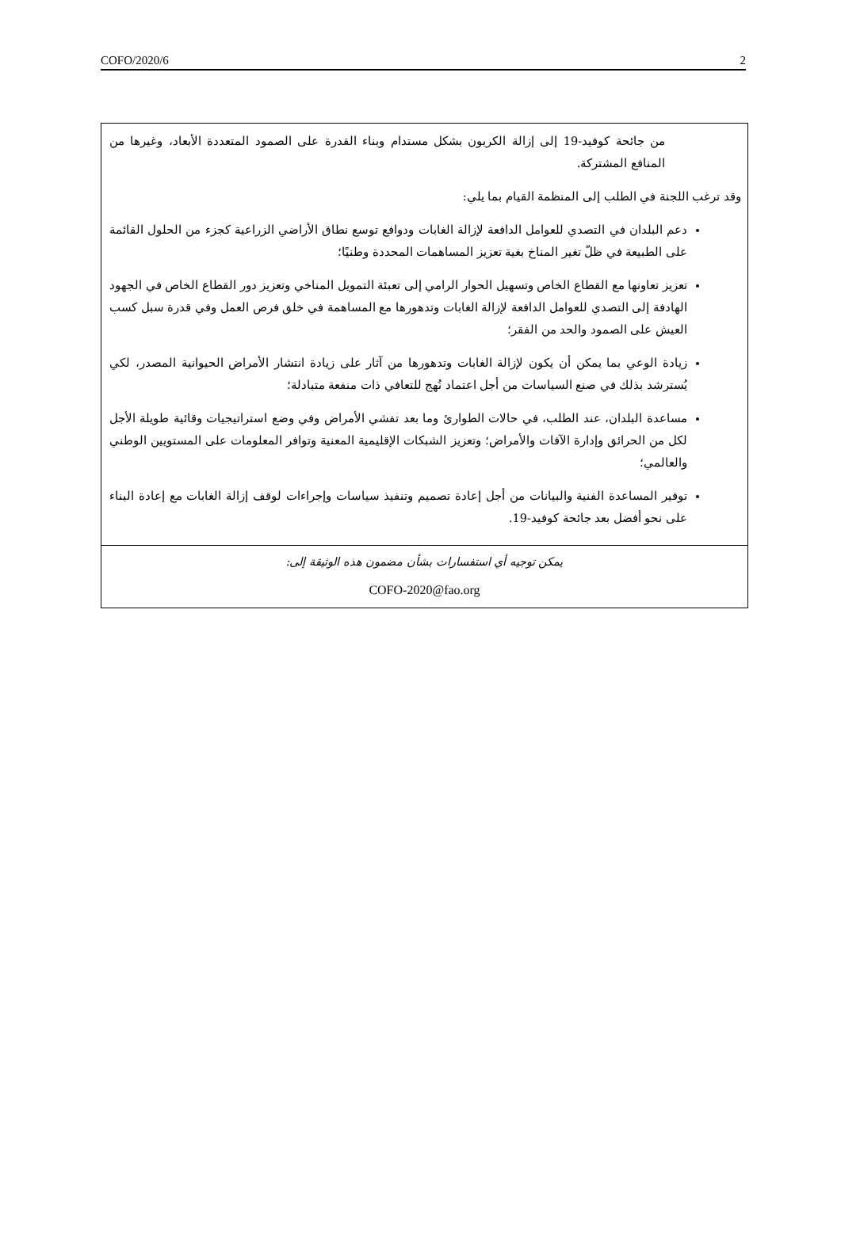COFO/2020/6 2
من جائحة كوفيد-19 إلى إزالة الكربون بشكل مستدام وبناء القدرة على الصمود المتعددة الأبعاد، وغيرها من المنافع المشتركة.
وقد ترغب اللجنة في الطلب إلى المنظمة القيام بما يلي:
دعم البلدان في التصدي للعوامل الدافعة لإزالة الغابات ودوافع توسع نطاق الأراضي الزراعية كجزء من الحلول القائمة على الطبيعة في ظلّ تغير المناخ بغية تعزيز المساهمات المحددة وطنيًا؛
تعزيز تعاونها مع القطاع الخاص وتسهيل الحوار الرامي إلى تعبئة التمويل المناخي وتعزيز دور القطاع الخاص في الجهود الهادفة إلى التصدي للعوامل الدافعة لإزالة الغابات وتدهورها مع المساهمة في خلق فرص العمل وفي قدرة سبل كسب العيش على الصمود والحد من الفقر؛
زيادة الوعي بما يمكن أن يكون لإزالة الغابات وتدهورها من آثار على زيادة انتشار الأمراض الحيوانية المصدر، لكي يُسترشد بذلك في صنع السياسات من أجل اعتماد نُهج للتعافي ذات منفعة متبادلة؛
مساعدة البلدان، عند الطلب، في حالات الطوارئ وما بعد تفشي الأمراض وفي وضع استراتيجيات وقائية طويلة الأجل لكل من الحرائق وإدارة الآفات والأمراض؛ وتعزيز الشبكات الإقليمية المعنية وتوافر المعلومات على المستويين الوطني والعالمي؛
توفير المساعدة الفنية والبيانات من أجل إعادة تصميم وتنفيذ سياسات وإجراءات لوقف إزالة الغابات مع إعادة البناء على نحو أفضل بعد جائحة كوفيد-19.
يمكن توجيه أي استفسارات بشأن مضمون هذه الوثيقة إلى:
COFO-2020@fao.org